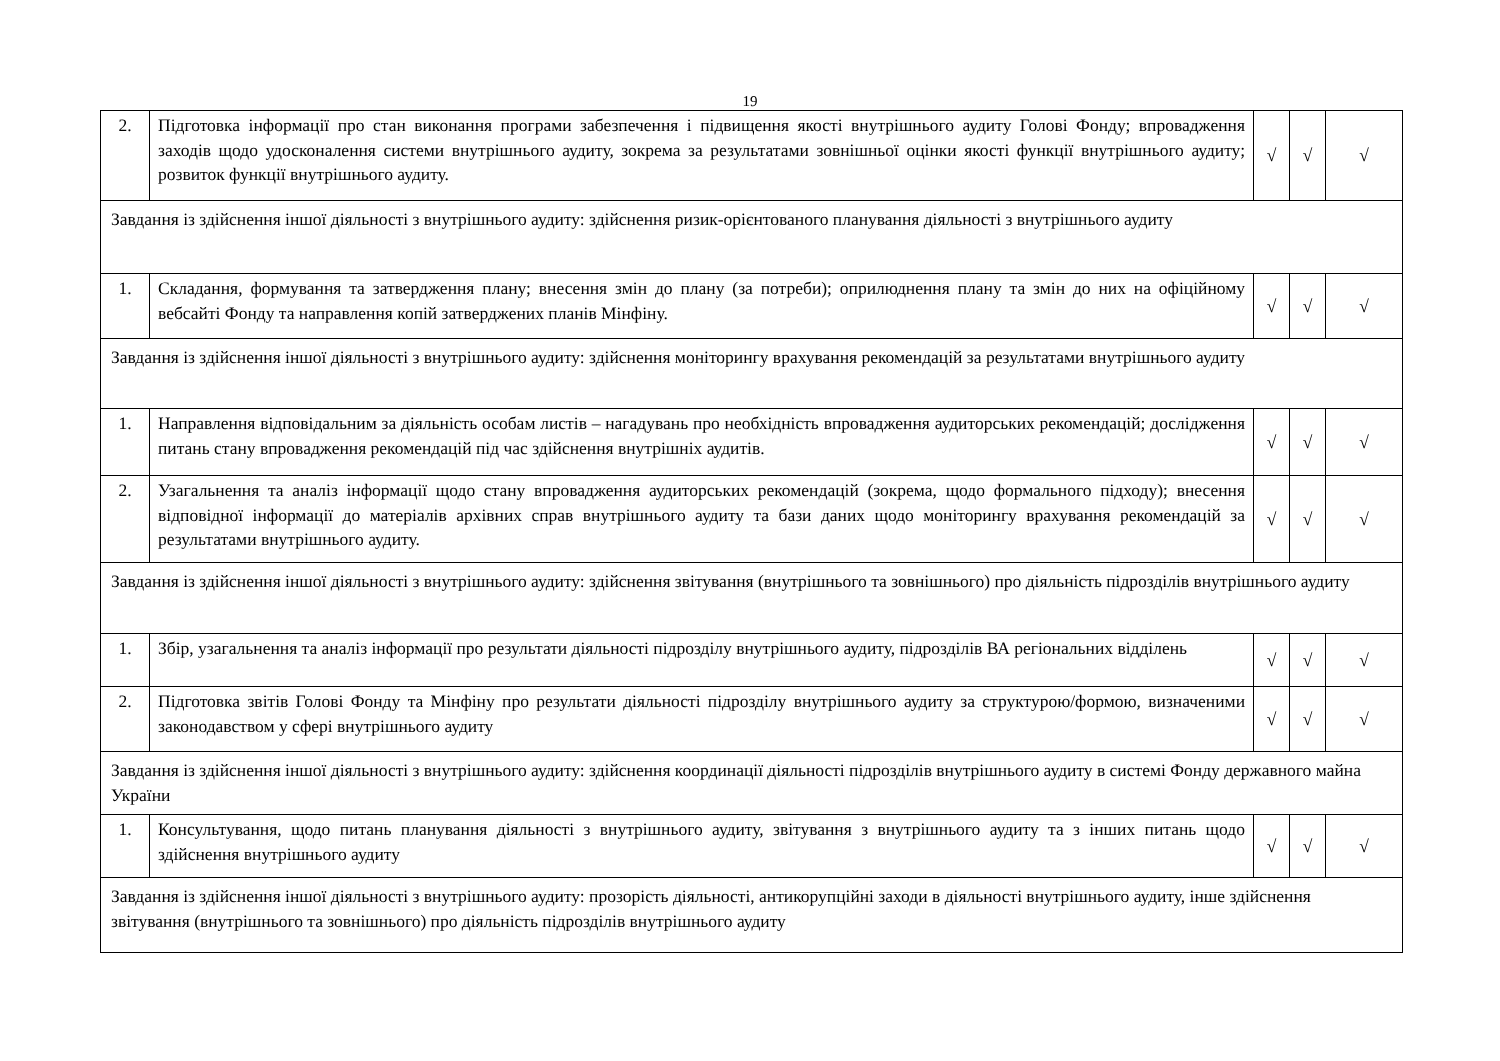19
| 2. | Підготовка інформації про стан виконання програми забезпечення і підвищення якості внутрішнього аудиту Голові Фонду; впровадження заходів щодо удосконалення системи внутрішнього аудиту, зокрема за результатами зовнішньої оцінки якості функції внутрішнього аудиту; розвиток функції внутрішнього аудиту. | √ | √ | √ |
| Завдання із здійснення іншої діяльності з внутрішнього аудиту: здійснення ризик-орієнтованого планування діяльності з внутрішнього аудиту | | | | |
| 1. | Складання, формування та затвердження плану; внесення змін до плану (за потреби); оприлюднення плану та змін до них на офіційному вебсайті Фонду та направлення копій затверджених планів Мінфіну. | √ | √ | √ |
| Завдання із здійснення іншої діяльності з внутрішнього аудиту: здійснення моніторингу врахування рекомендацій за результатами внутрішнього аудиту | | | | |
| 1. | Направлення відповідальним за діяльність особам листів – нагадувань про необхідність впровадження аудиторських рекомендацій; дослідження питань стану впровадження рекомендацій під час здійснення внутрішніх аудитів. | √ | √ | √ |
| 2. | Узагальнення та аналіз інформації щодо стану впровадження аудиторських рекомендацій (зокрема, щодо формального підходу); внесення відповідної інформації до матеріалів архівних справ внутрішнього аудиту та бази даних щодо моніторингу врахування рекомендацій за результатами внутрішнього аудиту. | √ | √ | √ |
| Завдання із здійснення іншої діяльності з внутрішнього аудиту: здійснення звітування (внутрішнього та зовнішнього) про діяльність підрозділів внутрішнього аудиту | | | | |
| 1. | Збір, узагальнення та аналіз інформації про результати діяльності підрозділу внутрішнього аудиту, підрозділів ВА регіональних відділень | √ | √ | √ |
| 2. | Підготовка звітів Голові Фонду та Мінфіну про результати діяльності підрозділу внутрішнього аудиту за структурою/формою, визначеними законодавством у сфері внутрішнього аудиту | √ | √ | √ |
| Завдання із здійснення іншої діяльності з внутрішнього аудиту: здійснення координації діяльності підрозділів внутрішнього аудиту в системі Фонду державного майна України | | | | |
| 1. | Консультування, щодо питань планування діяльності з внутрішнього аудиту, звітування з внутрішнього аудиту та з інших питань щодо здійснення внутрішнього аудиту | √ | √ | √ |
| Завдання із здійснення іншої діяльності з внутрішнього аудиту: прозорість діяльності, антикорупційні заходи в діяльності внутрішнього аудиту, інше здійснення звітування (внутрішнього та зовнішнього) про діяльність підрозділів внутрішнього аудиту | | | | |